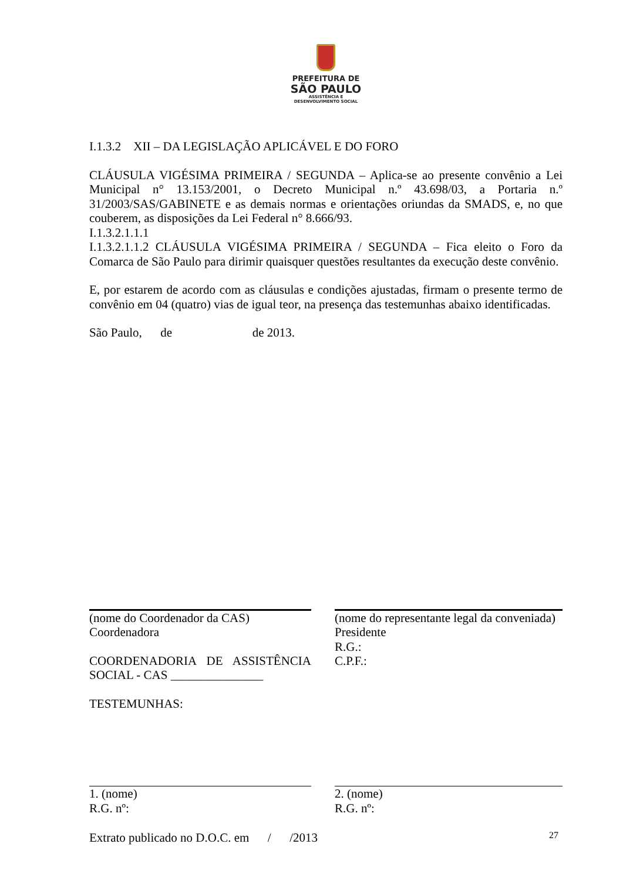PREFEITURA DE
SÃO PAULO
ASSISTÊNCIA E
DESENVOLVIMENTO SOCIAL
I.1.3.2 XII – DA LEGISLAÇÃO APLICÁVEL E DO FORO
CLÁUSULA VIGÉSIMA PRIMEIRA / SEGUNDA – Aplica-se ao presente convênio a Lei Municipal n° 13.153/2001, o Decreto Municipal n.º 43.698/03, a Portaria n.º 31/2003/SAS/GABINETE e as demais normas e orientações oriundas da SMADS, e, no que couberem, as disposições da Lei Federal n° 8.666/93.
I.1.3.2.1.1.1
I.1.3.2.1.1.2 CLÁUSULA VIGÉSIMA PRIMEIRA / SEGUNDA – Fica eleito o Foro da Comarca de São Paulo para dirimir quaisquer questões resultantes da execução deste convênio.
E, por estarem de acordo com as cláusulas e condições ajustadas, firmam o presente termo de convênio em 04 (quatro) vias de igual teor, na presença das testemunhas abaixo identificadas.
São Paulo, de de 2013.
(nome do Coordenador da CAS)
Coordenadora
COORDENADORIA DE ASSISTÊNCIA SOCIAL - CAS _______________
TESTEMUNHAS:
(nome do representante legal da conveniada)
Presidente
R.G.:
C.P.F.:
1. (nome)
R.G. nº:
2. (nome)
R.G. nº:
Extrato publicado no D.O.C. em / /2013
27